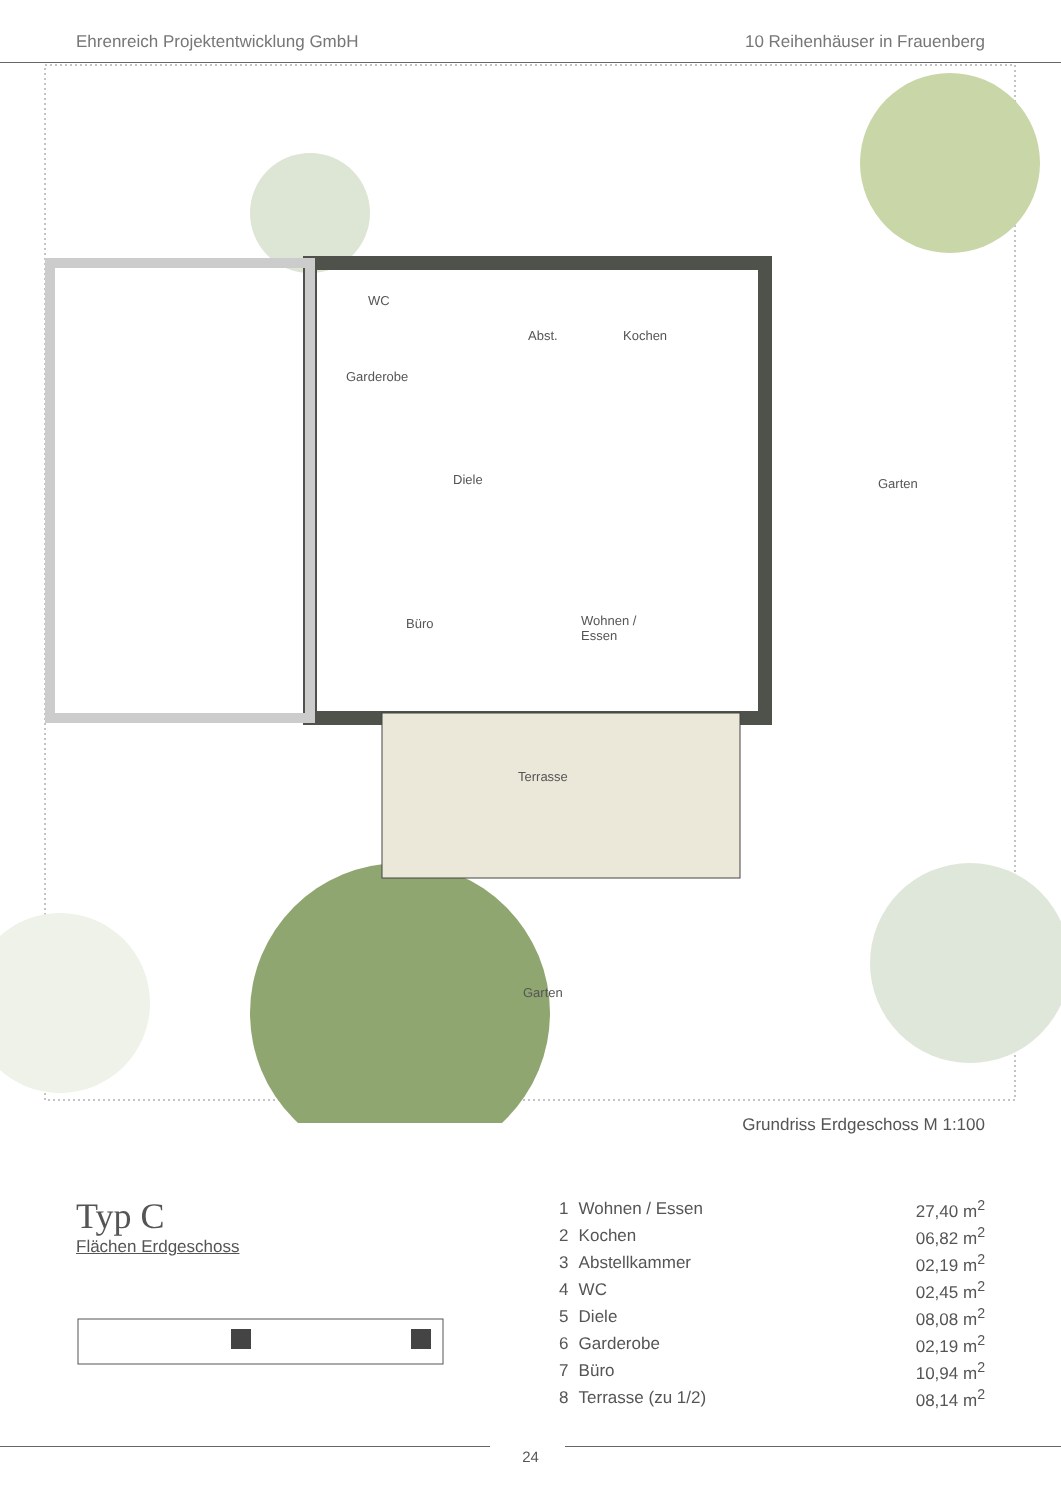Ehrenreich Projektentwicklung GmbH 10 Reihenhäuser in Frauenberg
WC
Abst. Kochen
Garderobe
Diele Garten
Büro Wohnen /
Essen
Terrasse
Garten
Grundriss Erdgeschoss M 1:100
Typ C
Flächen Erdgeschoss
| 1 | Wohnen / Essen | 27,40 m<sup>2</sup> |
| 2 | Kochen | 06,82 m<sup>2</sup> |
| 3 | Abstellkammer | 02,19 m<sup>2</sup> |
| 4 | WC | 02,45 m<sup>2</sup> |
| 5 | Diele | 08,08 m<sup>2</sup> |
| 6 | Garderobe | 02,19 m<sup>2</sup> |
| 7 | Büro | 10,94 m<sup>2</sup> |
| 8 | Terrasse (zu 1/2) | 08,14 m<sup>2</sup> |
24